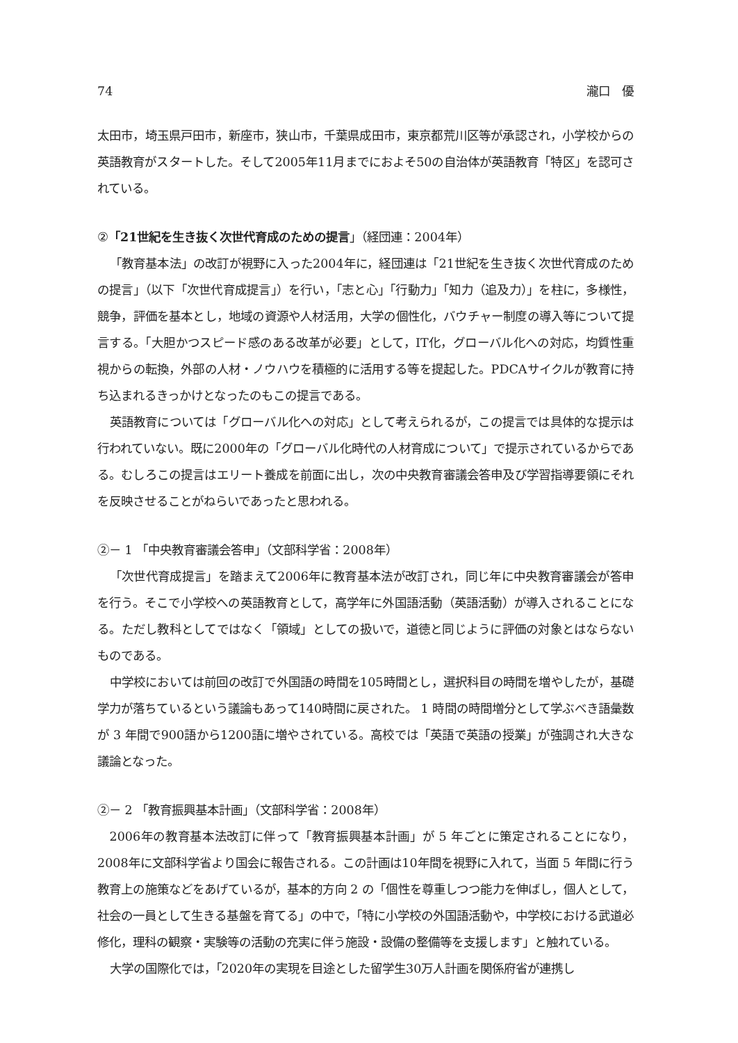74 瀧口　優
太田市，埼玉県戸田市，新座市，狭山市，千葉県成田市，東京都荒川区等が承認され，小学校からの英語教育がスタートした。そして2005年11月までにおよそ50の自治体が英語教育「特区」を認可されている。
②「21世紀を生き抜く次世代育成のための提言」（経団連：2004年）
「教育基本法」の改訂が視野に入った2004年に，経団連は「21世紀を生き抜く次世代育成のための提言」（以下「次世代育成提言」）を行い，「志と心」「行動力」「知力（追及力）」を柱に，多様性，競争，評価を基本とし，地域の資源や人材活用，大学の個性化，バウチャー制度の導入等について提言する。「大胆かつスピード感のある改革が必要」として，IT化，グローバル化への対応，均質性重視からの転換，外部の人材・ノウハウを積極的に活用する等を提起した。PDCAサイクルが教育に持ち込まれるきっかけとなったのもこの提言である。
英語教育については「グローバル化への対応」として考えられるが，この提言では具体的な提示は行われていない。既に2000年の「グローバル化時代の人材育成について」で提示されているからである。むしろこの提言はエリート養成を前面に出し，次の中央教育審議会答申及び学習指導要領にそれを反映させることがねらいであったと思われる。
②－ 1 「中央教育審議会答申」（文部科学省：2008年）
「次世代育成提言」を踏まえて2006年に教育基本法が改訂され，同じ年に中央教育審議会が答申を行う。そこで小学校への英語教育として，高学年に外国語活動（英語活動）が導入されることになる。ただし教科としてではなく「領域」としての扱いで，道徳と同じように評価の対象とはならないものである。
中学校においては前回の改訂で外国語の時間を105時間とし，選択科目の時間を増やしたが，基礎学力が落ちているという議論もあって140時間に戻された。 1 時間の時間増分として学ぶべき語彙数が 3 年間で900語から1200語に増やされている。高校では「英語で英語の授業」が強調され大きな議論となった。
②－ 2 「教育振興基本計画」（文部科学省：2008年）
2006年の教育基本法改訂に伴って「教育振興基本計画」が 5 年ごとに策定されることになり，2008年に文部科学省より国会に報告される。この計画は10年間を視野に入れて，当面 5 年間に行う教育上の施策などをあげているが，基本的方向 2 の「個性を尊重しつつ能力を伸ばし，個人として，社会の一員として生きる基盤を育てる」の中で，「特に小学校の外国語活動や，中学校における武道必修化，理科の観察・実験等の活動の充実に伴う施設・設備の整備等を支援します」と触れている。
大学の国際化では，「2020年の実現を目途とした留学生30万人計画を関係府省が連携し